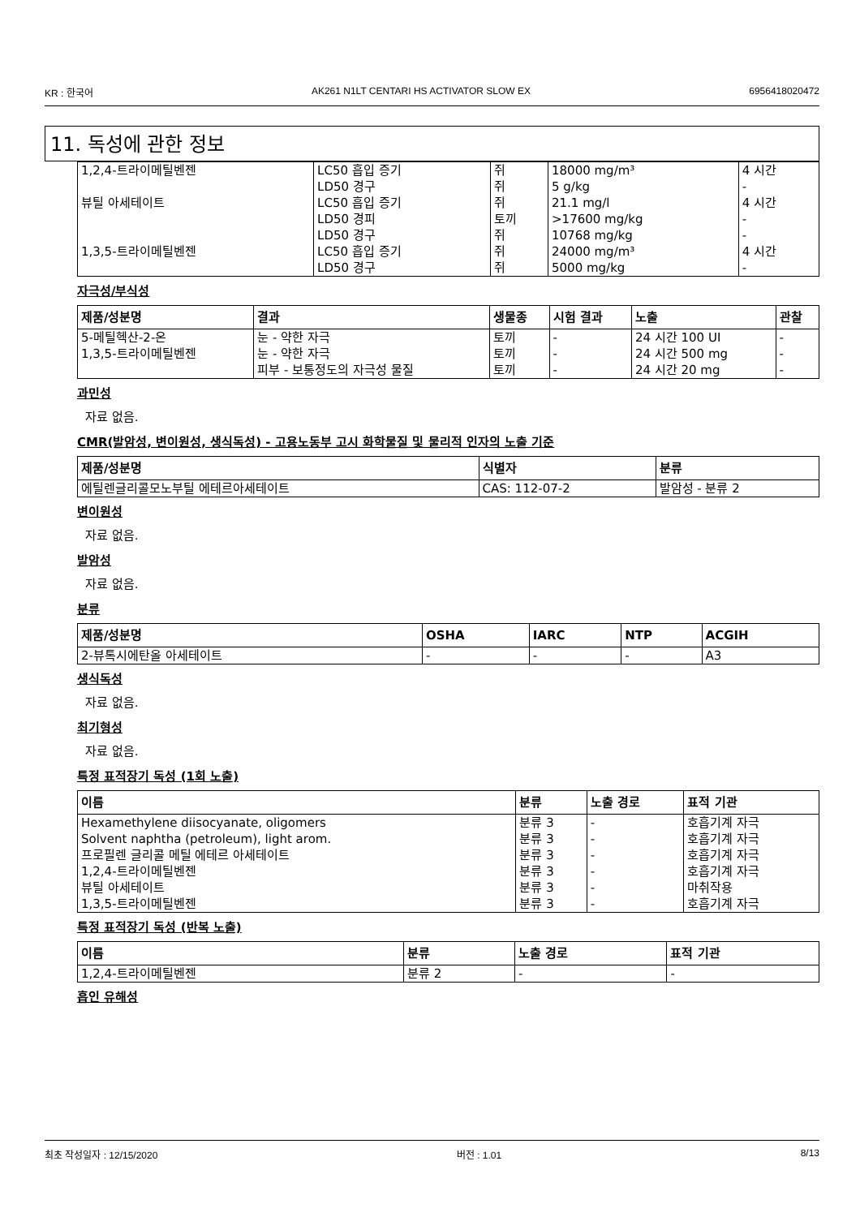KR : 한국어 AK261 N1LT CENTARI HS ACTIVATOR SLOW EX 6956418020472
11. 독성에 관한 정보
| 1,2,4-트라이메틸벤젠 | LC50 흡입 증기 LD50 경구 | 쥐 쥐 | 18000 mg/m³ 5 g/kg | 4 시간 - |
| 뷰틸 아세테이트 | LC50 흡입 증기 LD50 경피 LD50 경구 | 쥐 토끼 쥐 | 21.1 mg/l >17600 mg/kg 10768 mg/kg | 4 시간 - - |
| 1,3,5-트라이메틸벤젠 | LC50 흡입 증기 LD50 경구 | 쥐 쥐 | 24000 mg/m³ 5000 mg/kg | 4 시간 - |
자극성/부식성
| 제품/성분명 | 결과 | 생물종 | 시험 결과 | 노출 | 관찰 |
| --- | --- | --- | --- | --- | --- |
| 5-메틸헥산-2-온 | 눈 - 약한 자극 | 토끼 | - | 24 시간 100 UI | - |
| 1,3,5-트라이메틸벤젠 | 눈 - 약한 자극 | 토끼 | - | 24 시간 500 mg | - |
| | 피부 - 보통정도의 자극성 물질 | 토끼 | - | 24 시간 20 mg | - |
과민성
자료 없음.
CMR(발암성, 변이원성, 생식독성) - 고용노동부 고시 화학물질 및 물리적 인자의 노출 기준
| 제품/성분명 | 식별자 | 분류 |
| --- | --- | --- |
| 에틸렌글리콜모노부틸 에테르아세테이트 | CAS: 112-07-2 | 발암성 - 분류 2 |
변이원성
자료 없음.
발암성
자료 없음.
분류
| 제품/성분명 | OSHA | IARC | NTP | ACGIH |
| --- | --- | --- | --- | --- |
| 2-뷰톡시에탄올 아세테이트 | - | - | - | A3 |
생식독성
자료 없음.
최기형성
자료 없음.
특정 표적장기 독성 (1회 노출)
| 이름 | 분류 | 노출 경로 | 표적 기관 |
| --- | --- | --- | --- |
| Hexamethylene diisocyanate, oligomers Solvent naphtha (petroleum), light arom. 프로필렌 글리콜 메틸 에테르 아세테이트 1,2,4-트라이메틸벤젠 뷰틸 아세테이트 1,3,5-트라이메틸벤젠 | 분류 3 분류 3 분류 3 분류 3 분류 3 분류 3 | - - - - - - | 호흡기계 자극 호흡기계 자극 호흡기계 자극 호흡기계 자극 마취작용 호흡기계 자극 |
특정 표적장기 독성 (반복 노출)
| 이름 | 분류 | 노출 경로 | 표적 기관 |
| --- | --- | --- | --- |
| 1,2,4-트라이메틸벤젠 | 분류 2 | - | - |
흡인 유해성
최초 작성일자 : 12/15/2020 버전 : 1.01 8/13